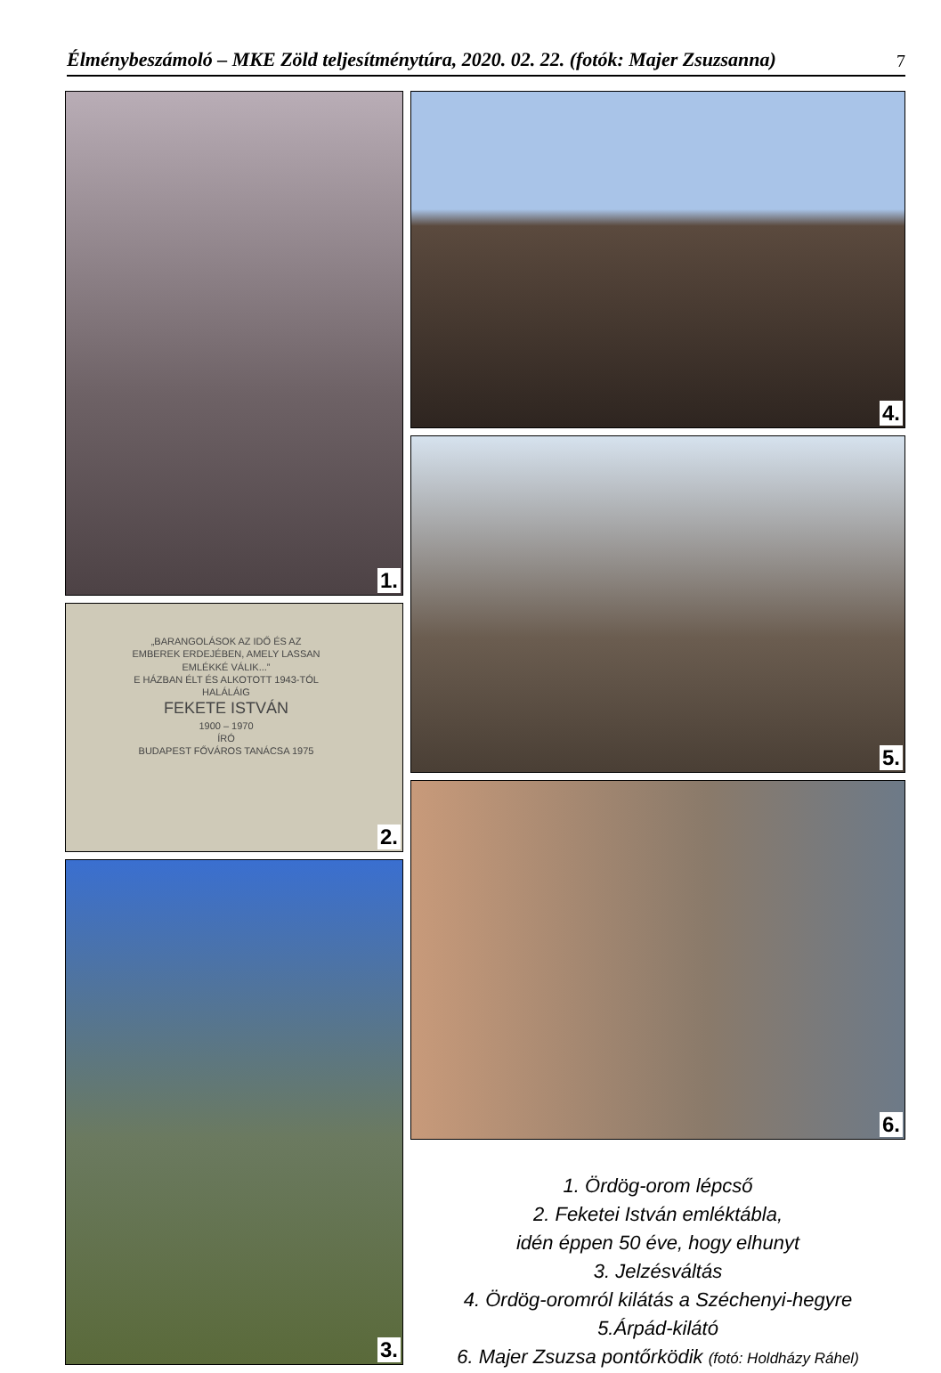Élménybeszámoló – MKE Zöld teljesítménytúra, 2020. 02. 22. (fotók: Majer Zsuzsanna) 7
1.
„BARANGOLÁSOK AZ IDŐ ÉS AZ EMBEREK ERDEJÉBEN, AMELY LASSAN EMLÉKKÉ VÁLIK...”
E HÁZBAN ÉLT ÉS ALKOTOTT 1943-TÓL HALÁLÁIG
FEKETE ISTVÁN
1900 – 1970
ÍRÓ
BUDAPEST FŐVÁROS TANÁCSA 1975
2.
3.
4.
5.
6.
1. Ördög-orom lépcső
2. Feketei István emléktábla,
idén éppen 50 éve, hogy elhunyt
3. Jelzésváltás
4. Ördög-oromról kilátás a Széchenyi-hegyre
5.Árpád-kilátó
6. Majer Zsuzsa pontőrködik (fotó: Holdházy Ráhel)